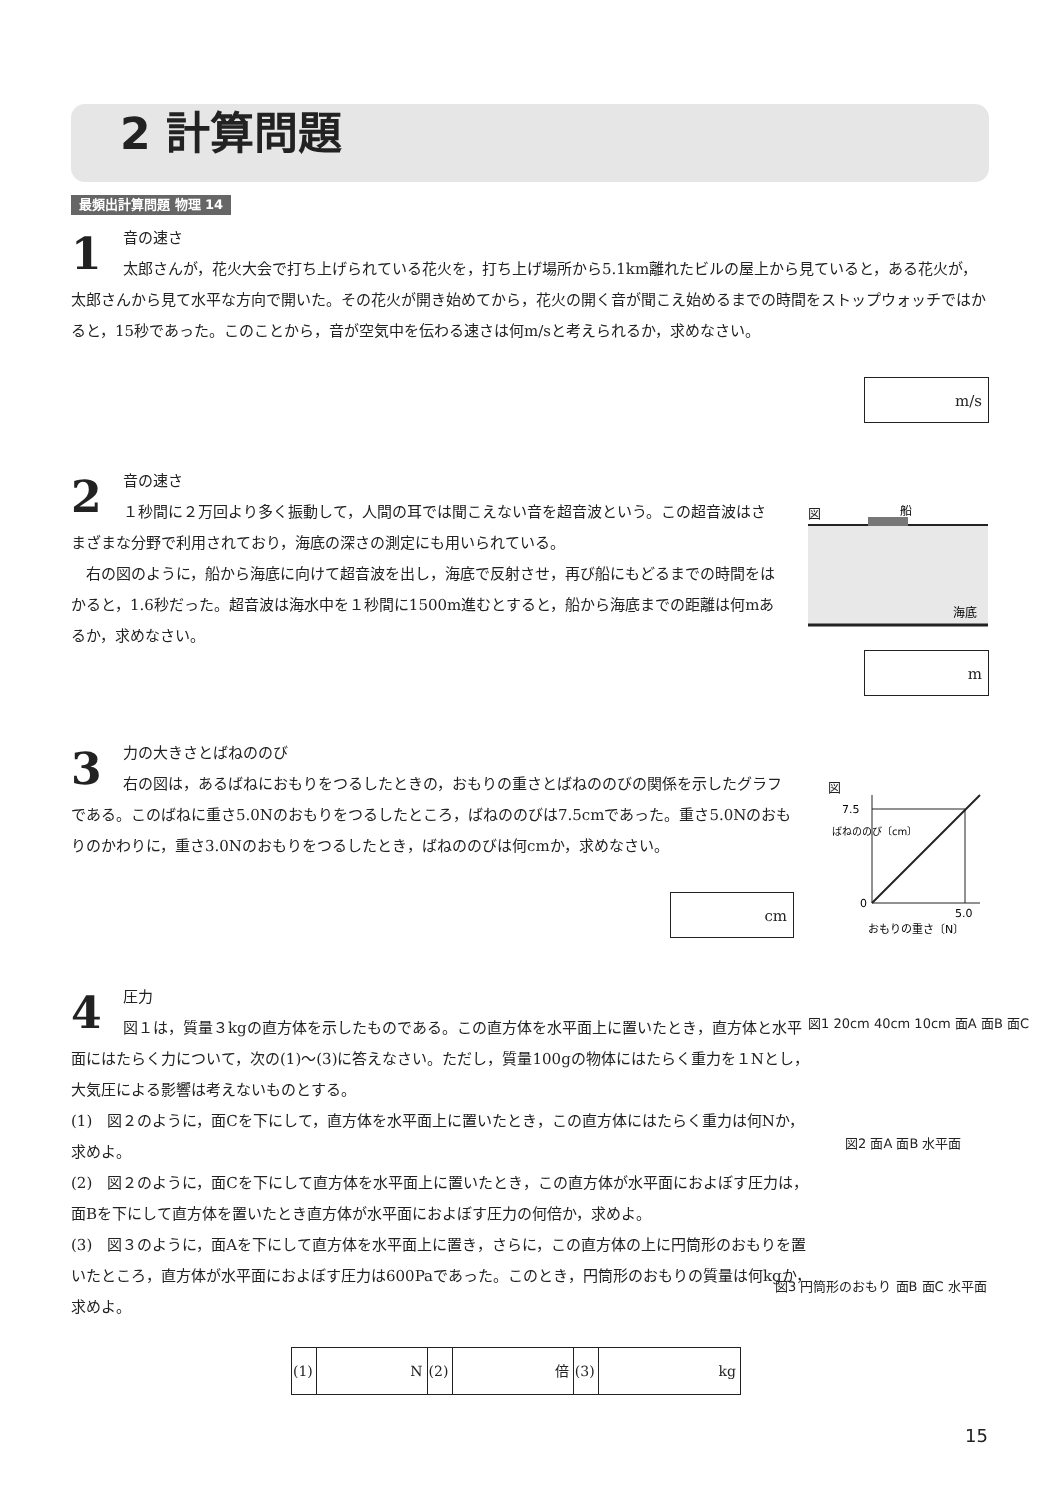2 計算問題
最頻出計算問題 物理 14
1
音の速さ
太郎さんが，花火大会で打ち上げられている花火を，打ち上げ場所から5.1km離れたビルの屋上から見ていると，ある花火が，太郎さんから見て水平な方向で開いた。その花火が開き始めてから，花火の開く音が聞こえ始めるまでの時間をストップウォッチではかると，15秒であった。このことから，音が空気中を伝わる速さは何m/sと考えられるか，求めなさい。
m/s
2
音の速さ
１秒間に２万回より多く振動して，人間の耳では聞こえない音を超音波という。この超音波はさまざまな分野で利用されており，海底の深さの測定にも用いられている。
　右の図のように，船から海底に向けて超音波を出し，海底で反射させ，再び船にもどるまでの時間をはかると，1.6秒だった。超音波は海水中を１秒間に1500m進むとすると，船から海底までの距離は何mあるか，求めなさい。
図
船
海底
m
3
力の大きさとばねののび
右の図は，あるばねにおもりをつるしたときの，おもりの重さとばねののびの関係を示したグラフである。このばねに重さ5.0Nのおもりをつるしたところ，ばねののびは7.5cmであった。重さ5.0Nのおもりのかわりに，重さ3.0Nのおもりをつるしたとき，ばねののびは何cmか，求めなさい。
cm
図
7.5
0
5.0
おもりの重さ〔N〕
ばねののび〔cm〕
4
圧力
図１は，質量３kgの直方体を示したものである。この直方体を水平面上に置いたとき，直方体と水平面にはたらく力について，次の(1)～(3)に答えなさい。ただし，質量100gの物体にはたらく重力を１Nとし，大気圧による影響は考えないものとする。
(1)　図２のように，面Cを下にして，直方体を水平面上に置いたとき，この直方体にはたらく重力は何Nか，求めよ。
(2)　図２のように，面Cを下にして直方体を水平面上に置いたとき，この直方体が水平面におよぼす圧力は，面Bを下にして直方体を置いたとき直方体が水平面におよぼす圧力の何倍か，求めよ。
(3)　図３のように，面Aを下にして直方体を水平面上に置き，さらに，この直方体の上に円筒形のおもりを置いたところ，直方体が水平面におよぼす圧力は600Paであった。このとき，円筒形のおもりの質量は何kgか，求めよ。
図1 20cm 40cm 10cm 面A 面B 面C
図2 面A 面B 水平面
図3 円筒形のおもり 面B 面C 水平面
| (1) | N | (2) | 倍 | (3) | kg |
15